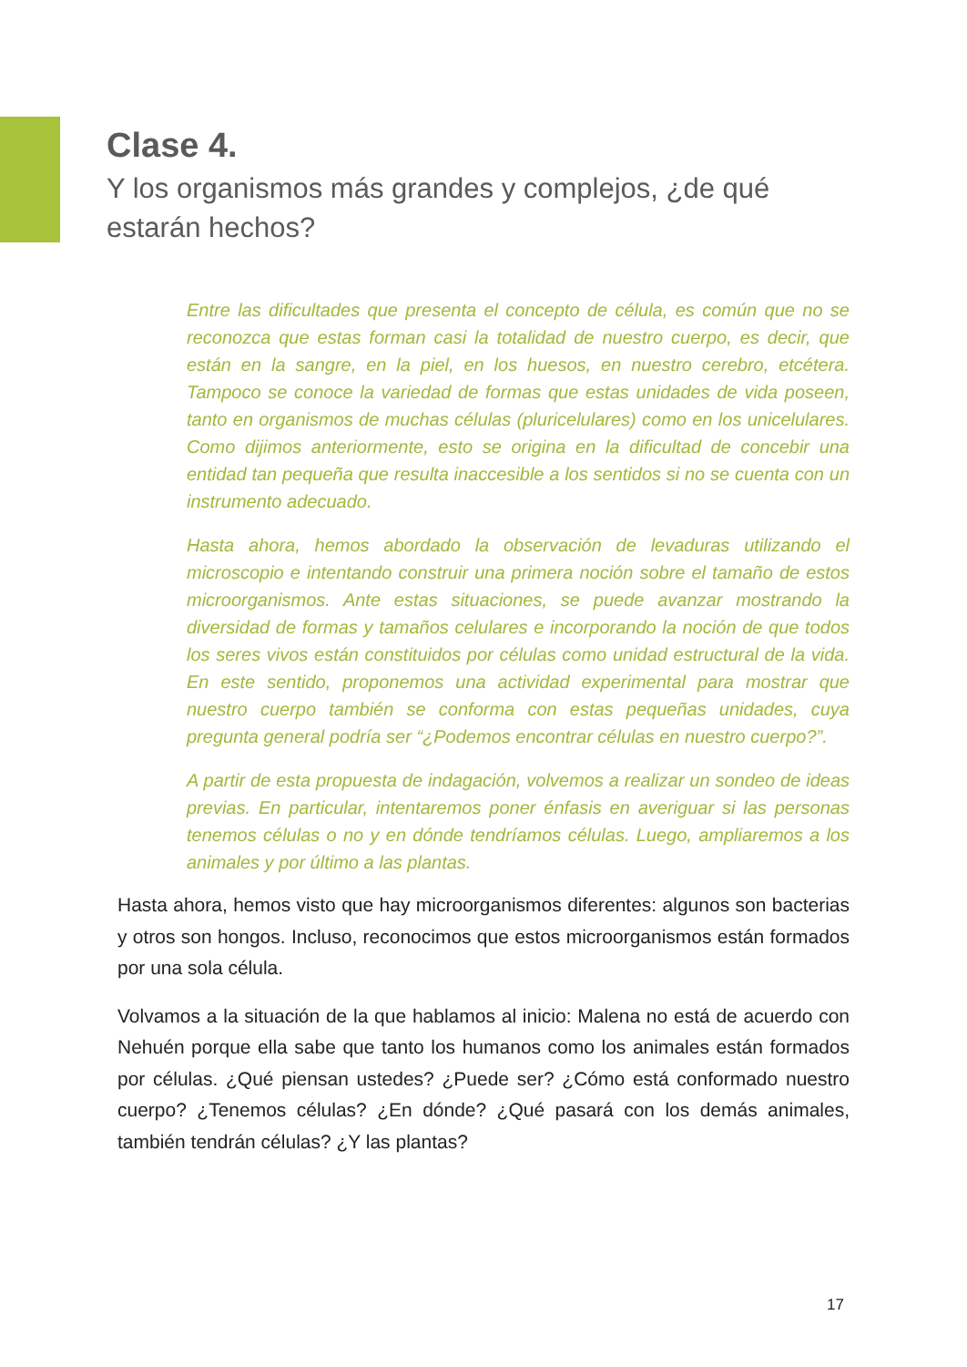Clase 4.
Y los organismos más grandes y complejos, ¿de qué estarán hechos?
Entre las dificultades que presenta el concepto de célula, es común que no se reconozca que estas forman casi la totalidad de nuestro cuerpo, es decir, que están en la sangre, en la piel, en los huesos, en nuestro cerebro, etcétera. Tampoco se conoce la variedad de formas que estas unidades de vida poseen, tanto en organismos de muchas células (pluricelulares) como en los unicelulares. Como dijimos anteriormente, esto se origina en la dificultad de concebir una entidad tan pequeña que resulta inaccesible a los sentidos si no se cuenta con un instrumento adecuado.
Hasta ahora, hemos abordado la observación de levaduras utilizando el microscopio e intentando construir una primera noción sobre el tamaño de estos microorganismos. Ante estas situaciones, se puede avanzar mostrando la diversidad de formas y tamaños celulares e incorporando la noción de que todos los seres vivos están constituidos por células como unidad estructural de la vida. En este sentido, proponemos una actividad experimental para mostrar que nuestro cuerpo también se conforma con estas pequeñas unidades, cuya pregunta general podría ser “¿Podemos encontrar células en nuestro cuerpo?”.
A partir de esta propuesta de indagación, volvemos a realizar un sondeo de ideas previas. En particular, intentaremos poner énfasis en averiguar si las personas tenemos células o no y en dónde tendríamos células. Luego, ampliaremos a los animales y por último a las plantas.
Hasta ahora, hemos visto que hay microorganismos diferentes: algunos son bacterias y otros son hongos. Incluso, reconocimos que estos microorganismos están formados por una sola célula.
Volvamos a la situación de la que hablamos al inicio: Malena no está de acuerdo con Nehuén porque ella sabe que tanto los humanos como los animales están formados por células. ¿Qué piensan ustedes? ¿Puede ser? ¿Cómo está conformado nuestro cuerpo? ¿Tenemos células? ¿En dónde? ¿Qué pasará con los demás animales, también tendrán células? ¿Y las plantas?
17